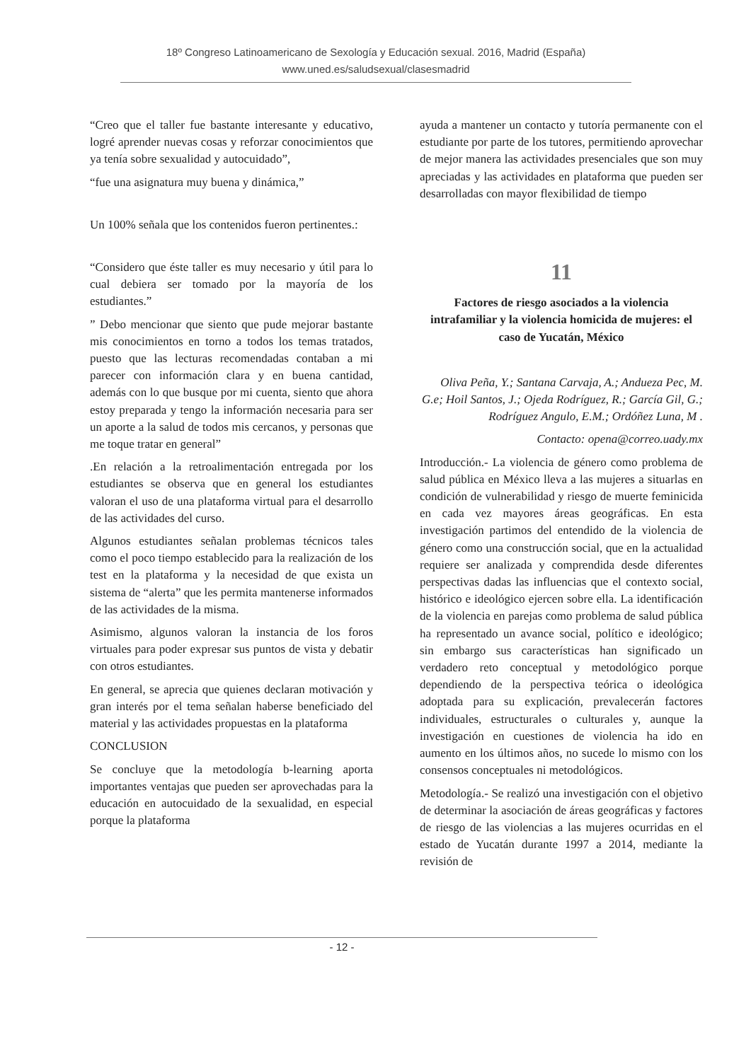18º Congreso Latinoamericano de Sexología y Educación sexual. 2016, Madrid (España)
www.uned.es/saludsexual/clasesmadrid
“Creo que el taller fue bastante interesante y educativo, logré aprender nuevas cosas y reforzar conocimientos que ya tenía sobre sexualidad y autocuidado”,
“fue una asignatura muy buena y dinámica,”
Un 100% señala que los contenidos fueron pertinentes.:
“Considero que éste taller es muy necesario y útil para lo cual debiera ser tomado por la mayoría de los estudiantes.”
” Debo mencionar que siento que pude mejorar bastante mis conocimientos en torno a todos los temas tratados, puesto que las lecturas recomendadas contaban a mi parecer con información clara y en buena cantidad, además con lo que busque por mi cuenta, siento que ahora estoy preparada y tengo la información necesaria para ser un aporte a la salud de todos mis cercanos, y personas que me toque tratar en general”
.En relación a la retroalimentación entregada por los estudiantes se observa que en general los estudiantes valoran el uso de una plataforma virtual para el desarrollo de las actividades del curso.
Algunos estudiantes señalan problemas técnicos tales como el poco tiempo establecido para la realización de los test en la plataforma y la necesidad de que exista un sistema de “alerta” que les permita mantenerse informados de las actividades de la misma.
Asimismo, algunos valoran la instancia de los foros virtuales para poder expresar sus puntos de vista y debatir con otros estudiantes.
En general, se aprecia que quienes declaran motivación y gran interés por el tema señalan haberse beneficiado del material y las actividades propuestas en la plataforma
CONCLUSION
Se concluye que la metodología b-learning aporta importantes ventajas que pueden ser aprovechadas para la educación en autocuidado de la sexualidad, en especial porque la plataforma
ayuda a mantener un contacto y tutoría permanente con el estudiante por parte de los tutores, permitiendo aprovechar de mejor manera las actividades presenciales que son muy apreciadas y las actividades en plataforma que pueden ser desarrolladas con mayor flexibilidad de tiempo
11
Factores de riesgo asociados a la violencia intrafamiliar y la violencia homicida de mujeres: el caso de Yucatán, México
Oliva Peña, Y.; Santana Carvaja, A.; Andueza Pec, M. G.e; Hoil Santos, J.; Ojeda Rodríguez, R.; García Gil, G.; Rodríguez Angulo, E.M.; Ordóñez Luna, M .
Contacto: opena@correo.uady.mx
Introducción.- La violencia de género como problema de salud pública en México lleva a las mujeres a situarlas en condición de vulnerabilidad y riesgo de muerte feminicida en cada vez mayores áreas geográficas. En esta investigación partimos del entendido de la violencia de género como una construcción social, que en la actualidad requiere ser analizada y comprendida desde diferentes perspectivas dadas las influencias que el contexto social, histórico e ideológico ejercen sobre ella. La identificación de la violencia en parejas como problema de salud pública ha representado un avance social, político e ideológico; sin embargo sus características han significado un verdadero reto conceptual y metodológico porque dependiendo de la perspectiva teórica o ideológica adoptada para su explicación, prevalecerán factores individuales, estructurales o culturales y, aunque la investigación en cuestiones de violencia ha ido en aumento en los últimos años, no sucede lo mismo con los consensos conceptuales ni metodológicos.
Metodología.- Se realizó una investigación con el objetivo de determinar la asociación de áreas geográficas y factores de riesgo de las violencias a las mujeres ocurridas en el estado de Yucatán durante 1997 a 2014, mediante la revisión de
- 12 -